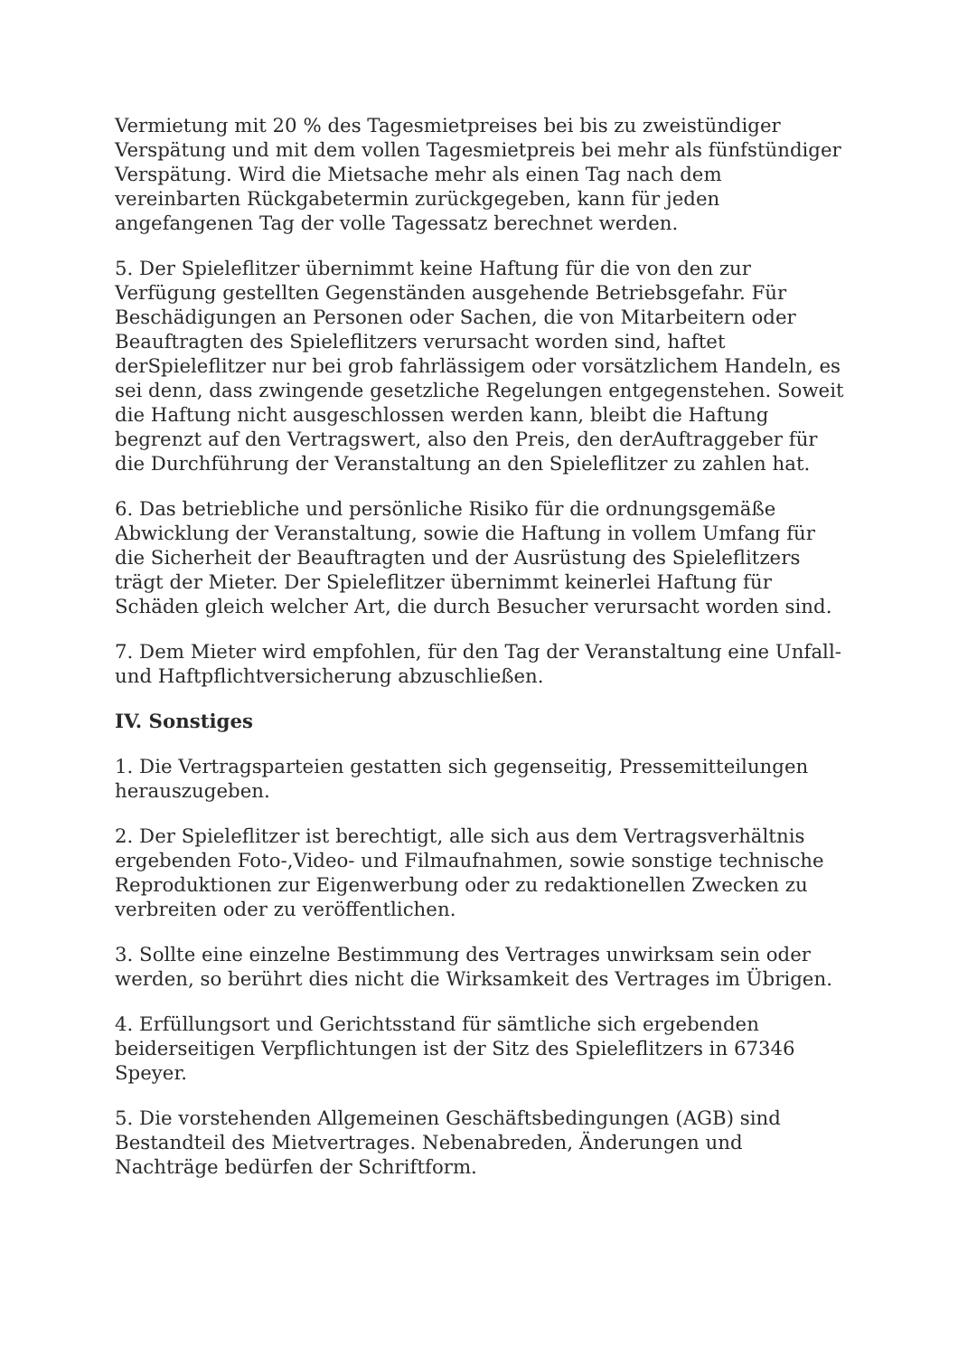Vermietung mit 20 % des Tagesmietpreises bei bis zu zweistündiger Verspätung und mit dem vollen Tagesmietpreis bei mehr als fünfstündiger Verspätung. Wird die Mietsache mehr als einen Tag nach dem vereinbarten Rückgabetermin zurückgegeben, kann für jeden angefangenen Tag der volle Tagessatz berechnet werden.
5. Der Spieleflitzer übernimmt keine Haftung für die von den zur Verfügung gestellten Gegenständen ausgehende Betriebsgefahr. Für Beschädigungen an Personen oder Sachen, die von Mitarbeitern oder Beauftragten des Spieleflitzers verursacht worden sind, haftet derSpieleflitzer nur bei grob fahrlässigem oder vorsätzlichem Handeln, es sei denn, dass zwingende gesetzliche Regelungen entgegenstehen. Soweit die Haftung nicht ausgeschlossen werden kann, bleibt die Haftung begrenzt auf den Vertragswert, also den Preis, den derAuftraggeber für die Durchführung der Veranstaltung an den Spieleflitzer zu zahlen hat.
6. Das betriebliche und persönliche Risiko für die ordnungsgemäße Abwicklung der Veranstaltung, sowie die Haftung in vollem Umfang für die Sicherheit der Beauftragten und der Ausrüstung des Spieleflitzers trägt der Mieter. Der Spieleflitzer übernimmt keinerlei Haftung für Schäden gleich welcher Art, die durch Besucher verursacht worden sind.
7. Dem Mieter wird empfohlen, für den Tag der Veranstaltung eine Unfall- und Haftpflichtversicherung abzuschließen.
IV. Sonstiges
1. Die Vertragsparteien gestatten sich gegenseitig, Pressemitteilungen herauszugeben.
2. Der Spieleflitzer ist berechtigt, alle sich aus dem Vertragsverhältnis ergebenden Foto-,Video- und Filmaufnahmen, sowie sonstige technische Reproduktionen zur Eigenwerbung oder zu redaktionellen Zwecken zu verbreiten oder zu veröffentlichen.
3. Sollte eine einzelne Bestimmung des Vertrages unwirksam sein oder werden, so berührt dies nicht die Wirksamkeit des Vertrages im Übrigen.
4. Erfüllungsort und Gerichtsstand für sämtliche sich ergebenden beiderseitigen Verpflichtungen ist der Sitz des Spieleflitzers in 67346 Speyer.
5. Die vorstehenden Allgemeinen Geschäftsbedingungen (AGB) sind Bestandteil des Mietvertrages. Nebenabreden, Änderungen und Nachträge bedürfen der Schriftform.